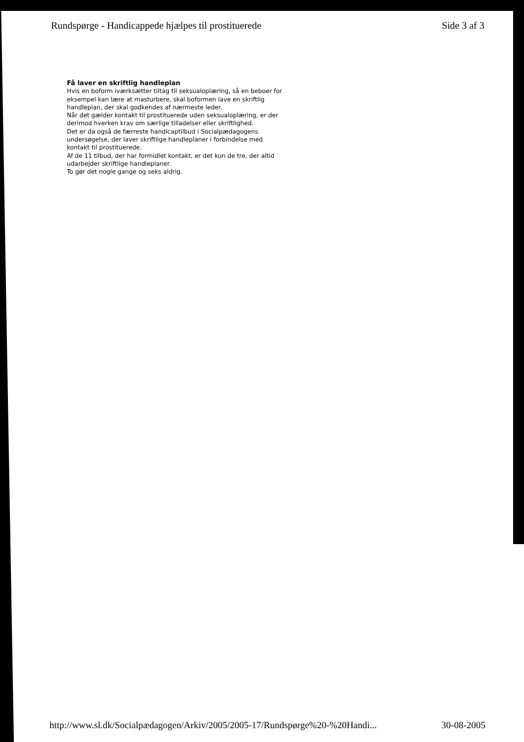Rundspørge - Handicappede hjælpes til prostituerede Side 3 af 3
Få laver en skriftlig handleplan
Hvis en boform iværksætter tiltag til seksualoplæring, så en beboer for eksempel kan lære at masturbere, skal boformen lave en skriftlig handleplan, der skal godkendes af nærmeste leder.
Når det gælder kontakt til prostituerede uden seksualoplæring, er der derimod hverken krav om særlige tilladelser eller skriftlighed.
Det er da også de færreste handicaptilbud i Socialpædagogens undersøgelse, der laver skriftlige handleplaner i forbindelse med kontakt til prostituerede.
Af de 11 tilbud, der har formidlet kontakt, er det kun de tre, der altid udarbejder skriftlige handleplaner.
To gør det nogle gange og seks aldrig.
http://www.sl.dk/Socialpædagogen/Arkiv/2005/2005-17/Rundspørge%20-%20Handi... 30-08-2005